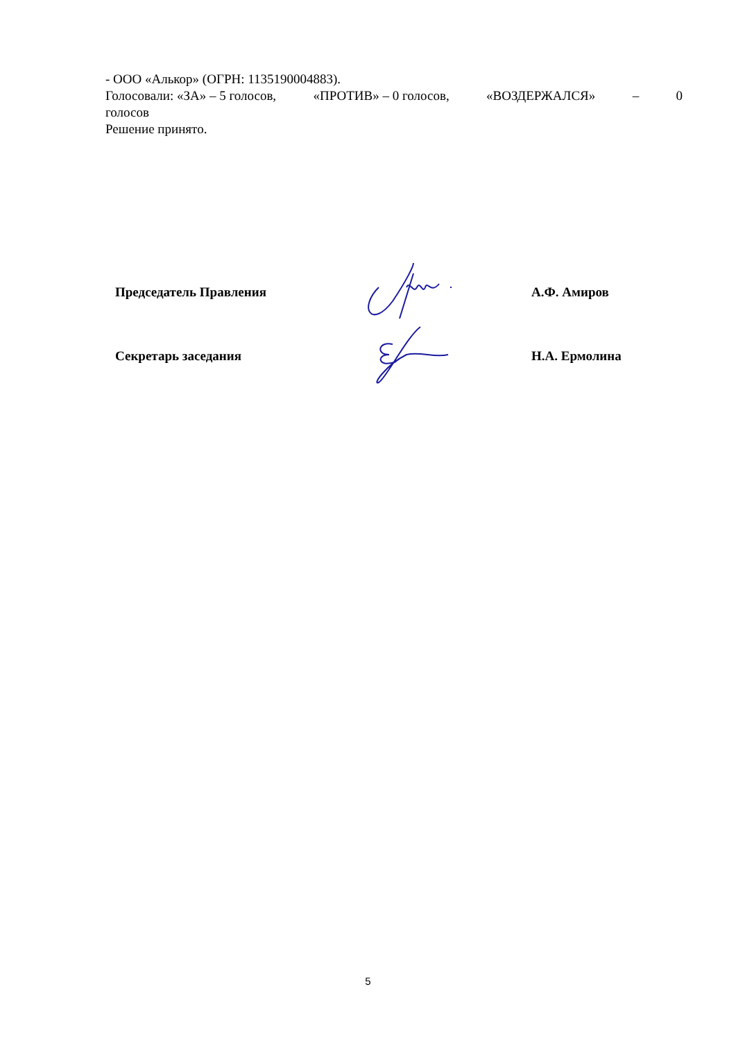- ООО «Алькор» (ОГРН: 1135190004883).
Голосовали: «ЗА» – 5 голосов, «ПРОТИВ» – 0 голосов, «ВОЗДЕРЖАЛСЯ» – 0
голосов
Решение принято.
Председатель Правления А.Ф. Амиров
Секретарь заседания Н.А. Ермолина
5